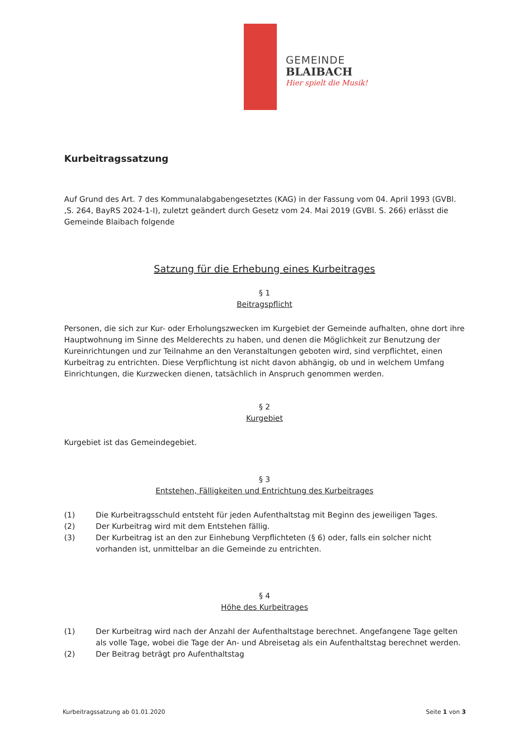GEMEINDE
BLAIBACH
Hier spielt die Musik!
Kurbeitragssatzung
Auf Grund des Art. 7 des Kommunalabgabengesetztes (KAG) in der Fassung vom 04. April 1993 (GVBl. ,S. 264, BayRS 2024-1-I), zuletzt geändert durch Gesetz vom 24. Mai 2019 (GVBl. S. 266) erlässt die Gemeinde Blaibach folgende
Satzung für die Erhebung eines Kurbeitrages
§ 1
Beitragspflicht
Personen, die sich zur Kur- oder Erholungszwecken im Kurgebiet der Gemeinde aufhalten, ohne dort ihre Hauptwohnung im Sinne des Melderechts zu haben, und denen die Möglichkeit zur Benutzung der Kureinrichtungen und zur Teilnahme an den Veranstaltungen geboten wird, sind verpflichtet, einen Kurbeitrag zu entrichten. Diese Verpflichtung ist nicht davon abhängig, ob und in welchem Umfang Einrichtungen, die Kurzwecken dienen, tatsächlich in Anspruch genommen werden.
§ 2
Kurgebiet
Kurgebiet ist das Gemeindegebiet.
§ 3
Entstehen, Fälligkeiten und Entrichtung des Kurbeitrages
(1) Die Kurbeitragsschuld entsteht für jeden Aufenthaltstag mit Beginn des jeweiligen Tages.
(2) Der Kurbeitrag wird mit dem Entstehen fällig.
(3) Der Kurbeitrag ist an den zur Einhebung Verpflichteten (§ 6) oder, falls ein solcher nicht vorhanden ist, unmittelbar an die Gemeinde zu entrichten.
§ 4
Höhe des Kurbeitrages
(1) Der Kurbeitrag wird nach der Anzahl der Aufenthaltstage berechnet. Angefangene Tage gelten als volle Tage, wobei die Tage der An- und Abreisetag als ein Aufenthaltstag berechnet werden.
(2) Der Beitrag beträgt pro Aufenthaltstag
Kurbeitragssatzung ab 01.01.2020 Seite 1 von 3